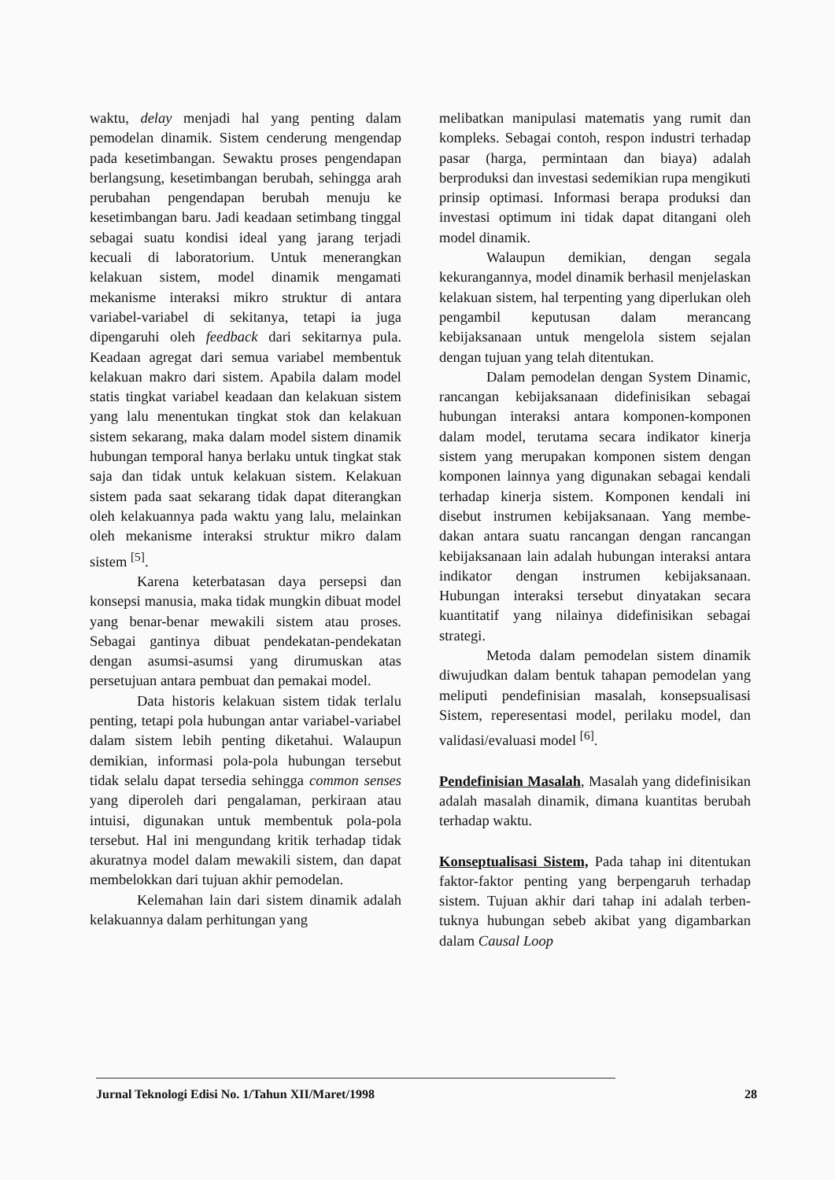waktu, delay menjadi hal yang penting dalam pemodelan dinamik. Sistem cenderung mengendap pada kesetimbangan. Sewaktu proses pengendapan berlangsung, kesetimbangan berubah, sehingga arah perubahan pengendapan berubah menuju ke kesetimbangan baru. Jadi keadaan setimbang tinggal sebagai suatu kondisi ideal yang jarang terjadi kecuali di laboratorium. Untuk menerangkan kelakuan sistem, model dinamik mengamati mekanisme interaksi mikro struktur di antara variabel-variabel di sekitanya, tetapi ia juga dipengaruhi oleh feedback dari sekitarnya pula. Keadaan agregat dari semua variabel membentuk kelakuan makro dari sistem. Apabila dalam model statis tingkat variabel keadaan dan kelakuan sistem yang lalu menentukan tingkat stok dan kelakuan sistem sekarang, maka dalam model sistem dinamik hubungan temporal hanya berlaku untuk tingkat stak saja dan tidak untuk kelakuan sistem. Kelakuan sistem pada saat sekarang tidak dapat diterangkan oleh kelakuannya pada waktu yang lalu, melainkan oleh mekanisme interaksi struktur mikro dalam sistem <sup>[5]</sup>.
Karena keterbatasan daya persepsi dan konsepsi manusia, maka tidak mungkin dibuat model yang benar-benar mewakili sistem atau proses. Sebagai gantinya dibuat pendekatan-pendekatan dengan asumsi-asumsi yang dirumuskan atas persetujuan antara pembuat dan pemakai model.
Data historis kelakuan sistem tidak terlalu penting, tetapi pola hubungan antar variabel-variabel dalam sistem lebih penting diketahui. Walaupun demikian, informasi pola-pola hubungan tersebut tidak selalu dapat tersedia sehingga common senses yang diperoleh dari pengalaman, perkiraan atau intuisi, digunakan untuk membentuk pola-pola tersebut. Hal ini mengundang kritik terhadap tidak akuratnya model dalam mewakili sistem, dan dapat membelokkan dari tujuan akhir pemodelan.
Kelemahan lain dari sistem dinamik adalah kelakuannya dalam perhitungan yang
melibatkan manipulasi matematis yang rumit dan kompleks. Sebagai contoh, respon industri terhadap pasar (harga, permintaan dan biaya) adalah berproduksi dan investasi sedemikian rupa mengikuti prinsip optimasi. Informasi berapa produksi dan investasi optimum ini tidak dapat ditangani oleh model dinamik.
Walaupun demikian, dengan segala kekurangannya, model dinamik berhasil menjelaskan kelakuan sistem, hal terpenting yang diperlukan oleh pengambil keputusan dalam merancang kebijaksanaan untuk mengelola sistem sejalan dengan tujuan yang telah ditentukan.
Dalam pemodelan dengan System Dinamic, rancangan kebijaksanaan didefinisikan sebagai hubungan interaksi antara komponen-komponen dalam model, terutama secara indikator kinerja sistem yang merupakan komponen sistem dengan komponen lainnya yang digunakan sebagai kendali terhadap kinerja sistem. Komponen kendali ini disebut instrumen kebijaksanaan. Yang membe-dakan antara suatu rancangan dengan rancangan kebijaksanaan lain adalah hubungan interaksi antara indikator dengan instrumen kebijaksanaan. Hubungan interaksi tersebut dinyatakan secara kuantitatif yang nilainya didefinisikan sebagai strategi.
Metoda dalam pemodelan sistem dinamik diwujudkan dalam bentuk tahapan pemodelan yang meliputi pendefinisian masalah, konsepsualisasi Sistem, reperesentasi model, perilaku model, dan validasi/evaluasi model <sup>[6]</sup>.
Pendefinisian Masalah, Masalah yang didefinisikan adalah masalah dinamik, dimana kuantitas berubah terhadap waktu.
Konseptualisasi Sistem, Pada tahap ini ditentukan faktor-faktor penting yang berpengaruh terhadap sistem. Tujuan akhir dari tahap ini adalah terben-tuknya hubungan sebeb akibat yang digambarkan dalam Causal Loop
Jurnal Teknologi Edisi No. 1/Tahun XII/Maret/1998 28